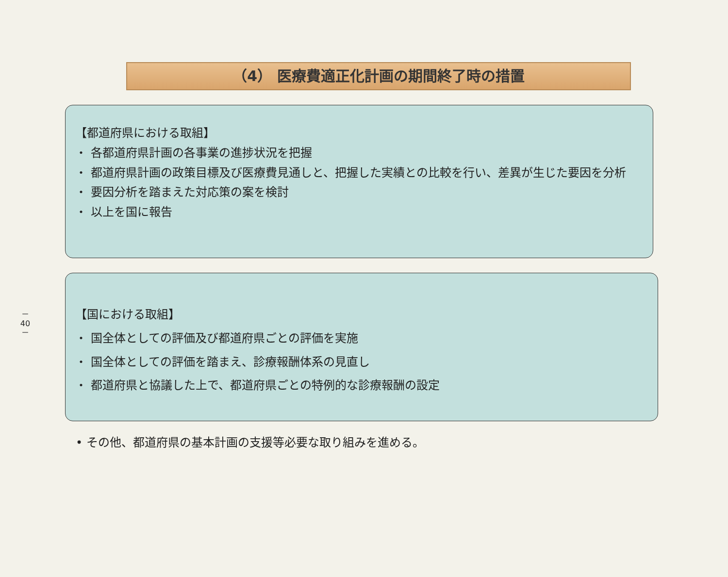－
40
－
（4） 医療費適正化計画の期間終了時の措置
【都道府県における取組】
・ 各都道府県計画の各事業の進捗状況を把握
・ 都道府県計画の政策目標及び医療費見通しと、把握した実績との比較を行い、差異が生じた要因を分析
・ 要因分析を踏まえた対応策の案を検討
・ 以上を国に報告
【国における取組】
・ 国全体としての評価及び都道府県ごとの評価を実施
・ 国全体としての評価を踏まえ、診療報酬体系の見直し
・ 都道府県と協議した上で、都道府県ごとの特例的な診療報酬の設定
• その他、都道府県の基本計画の支援等必要な取り組みを進める。